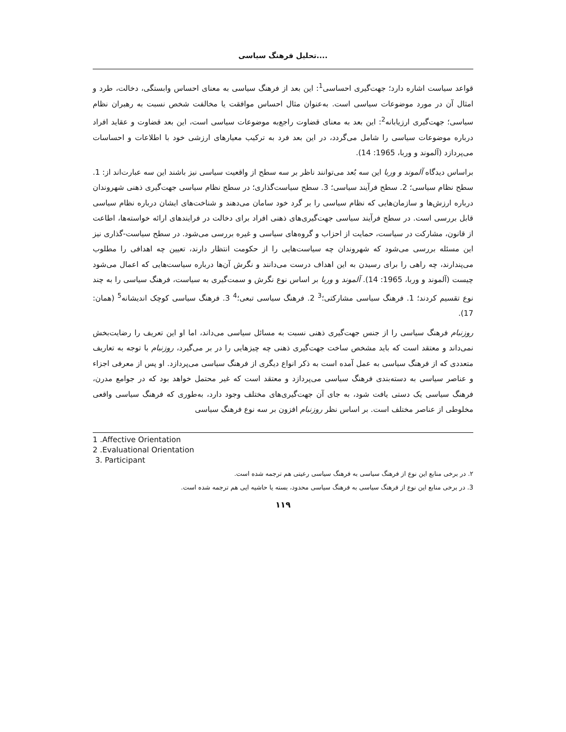تحلیل فرهنگ سیاسی....
قواعد سیاست اشاره دارد؛ جهت‌گیری احساسی<sup>1</sup>: این بعد از فرهنگ سیاسی به معنای احساس وابستگی، دخالت، طرد و امثال آن در مورد موضوعات سیاسی است. به‌عنوان مثال احساس موافقت یا مخالفت شخص نسبت به رهبران نظام سیاسی؛ جهت‌گیری ارزیابانه<sup>2</sup>: این بعد به معنای قضاوت راجع‌به موضوعات سیاسی است، این بعد قضاوت و عقاید افراد درباره موضوعات سیاسی را شامل می‌گردد، در این بعد فرد به ترکیب معیارهای ارزشی خود با اطلاعات و احساسات می‌پردازد (آلموند و وربا، 1965: 14).
براساس دیدگاه آلموند و وربا این سه بُعد می‌توانند ناظر بر سه سطح از واقعیت سیاسی نیز باشند این سه عبارت‌اند از: 1. سطح نظام سیاسی؛ 2. سطح فرآیند سیاسی؛ 3. سطح سیاست‌گذاری؛ در سطح نظام سیاسی جهت‌گیری ذهنی شهروندان درباره ارزش‌ها و سازمان‌هایی که نظام سیاسی را بر گرد خود سامان می‌دهند و شناخت‌های ایشان درباره نظام سیاسی قابل بررسی است. در سطح فرآیند سیاسی جهت‌گیری‌های ذهنی افراد برای دخالت در فرایندهای ارائه خواسته‌ها، اطاعت از قانون، مشارکت در سیاست، حمایت از احزاب و گروه‌های سیاسی و غیره بررسی می‌شود. در سطح سیاست-گذاری نیز این مسئله بررسی می‌شود که شهروندان چه سیاست‌هایی را از حکومت انتظار دارند، تعیین چه اهدافی را مطلوب می‌پندارند، چه راهی را برای رسیدن به این اهداف درست می‌دانند و نگرش آن‌ها درباره سیاست‌هایی که اعمال می‌شود چیست (آلموند و وربا، 1965: 14). آلموند و وربا بر اساس نوع نگرش و سمت‌گیری به سیاست، فرهنگ سیاسی را به چند نوع تقسیم کردند؛ 1. فرهنگ سیاسی مشارکتی؛<sup>3</sup> 2. فرهنگ سیاسی تبعی؛<sup>4</sup> 3. فرهنگ سیاسی کوچک اندیشانه<sup>5</sup> (همان: 17).
روزنبام فرهنگ سیاسی را از جنس جهت‌گیری ذهنی نسبت به مسائل سیاسی می‌داند، اما او این تعریف را رضایت‌بخش نمی‌داند و معتقد است که باید مشخص ساخت جهت‌گیری ذهنی چه چیزهایی را در بر می‌گیرد، روزنبام با توجه به تعاریف متعددی که از فرهنگ سیاسی به عمل آمده است به ذکر انواع دیگری از فرهنگ سیاسی می‌پردازد. او پس از معرفی اجزاء و عناصر سیاسی به دسته‌بندی فرهنگ سیاسی می‌پردازد و معتقد است که غیر محتمل خواهد بود که در جوامع مدرن، فرهنگ سیاسی یک دستی یافت شود، به جای آن جهت‌گیری‌های مختلف وجود دارد، به‌طوری که فرهنگ سیاسی واقعی مخلوطی از عناصر مختلف است. بر اساس نظر روزنبام افزون بر سه نوع فرهنگ سیاسی
1 .Affective Orientation
2 .Evaluational Orientation
3. Participant
۲. در برخی منابع این نوع از فرهنگ سیاسی به فرهنگ سیاسی رعیتی هم ترجمه شده است.
3. در برخی منابع این نوع از فرهنگ سیاسی به فرهنگ سیاسی محدود، بسته یا حاشیه ایی هم ترجمه شده است.
۱۱۹